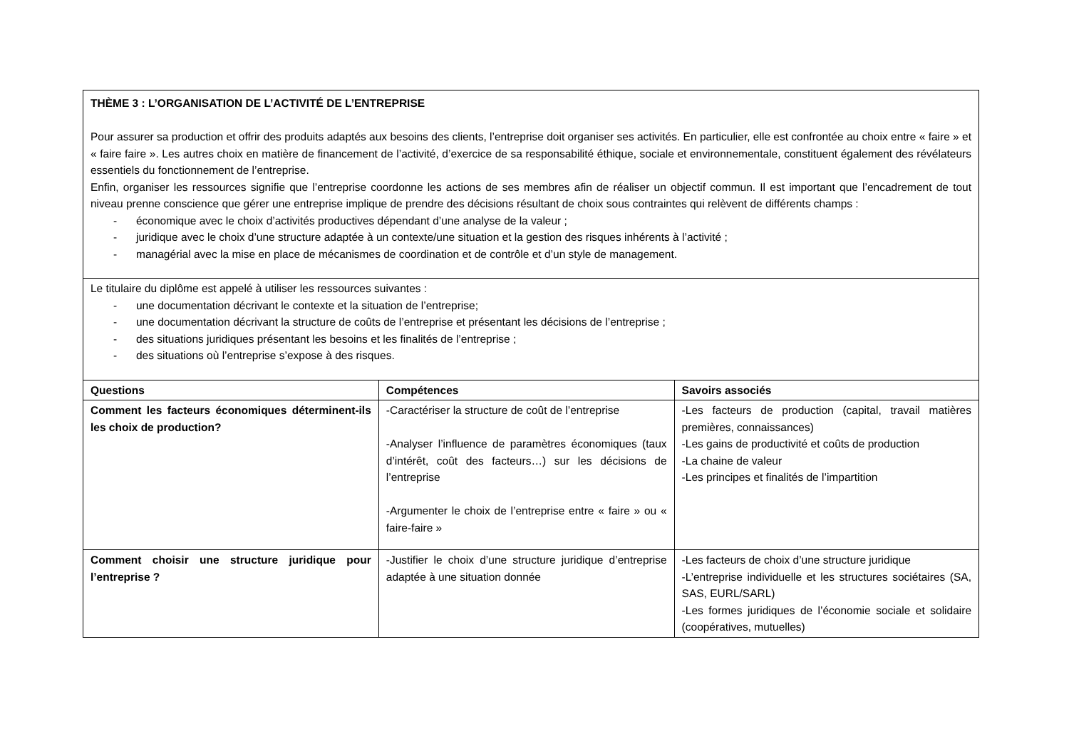| THÈME 3 : L’ORGANISATION DE L’ACTIVITÉ DE L’ENTREPRISE Pour assurer sa production et offrir des produits adaptés aux besoins des clients, l’entreprise doit organiser ses activités. En particulier, elle est confrontée au choix entre « faire » et « faire faire ». Les autres choix en matière de financement de l’activité, d’exercice de sa responsabilité éthique, sociale et environnementale, constituent également des révélateurs essentiels du fonctionnement de l’entreprise. Enfin, organiser les ressources signifie que l’entreprise coordonne les actions de ses membres afin de réaliser un objectif commun. Il est important que l’encadrement de tout niveau prenne conscience que gérer une entreprise implique de prendre des décisions résultant de choix sous contraintes qui relèvent de différents champs : - économique avec le choix d’activités productives dépendant d’une analyse de la valeur ; - juridique avec le choix d’une structure adaptée à un contexte/une situation et la gestion des risques inhérents à l’activité ; - managérial avec la mise en place de mécanismes de coordination et de contrôle et d’un style de management. | | |
| Le titulaire du diplôme est appelé à utiliser les ressources suivantes : - une documentation décrivant le contexte et la situation de l’entreprise; - une documentation décrivant la structure de coûts de l’entreprise et présentant les décisions de l’entreprise ; - des situations juridiques présentant les besoins et les finalités de l’entreprise ; - des situations où l’entreprise s’expose à des risques. | | |
| Questions | Compétences | Savoirs associés |
| Comment les facteurs économiques déterminent-ils les choix de production? | -Caractériser la structure de coût de l’entreprise -Analyser l’influence de paramètres économiques (taux d’intérêt, coût des facteurs…) sur les décisions de l’entreprise -Argumenter le choix de l’entreprise entre « faire » ou « faire-faire » | -Les facteurs de production (capital, travail matières premières, connaissances) -Les gains de productivité et coûts de production -La chaine de valeur -Les principes et finalités de l’impartition |
| Comment choisir une structure juridique pour l’entreprise ? | -Justifier le choix d’une structure juridique d’entreprise adaptée à une situation donnée | -Les facteurs de choix d’une structure juridique -L’entreprise individuelle et les structures sociétaires (SA, SAS, EURL/SARL) -Les formes juridiques de l’économie sociale et solidaire (coopératives, mutuelles) |